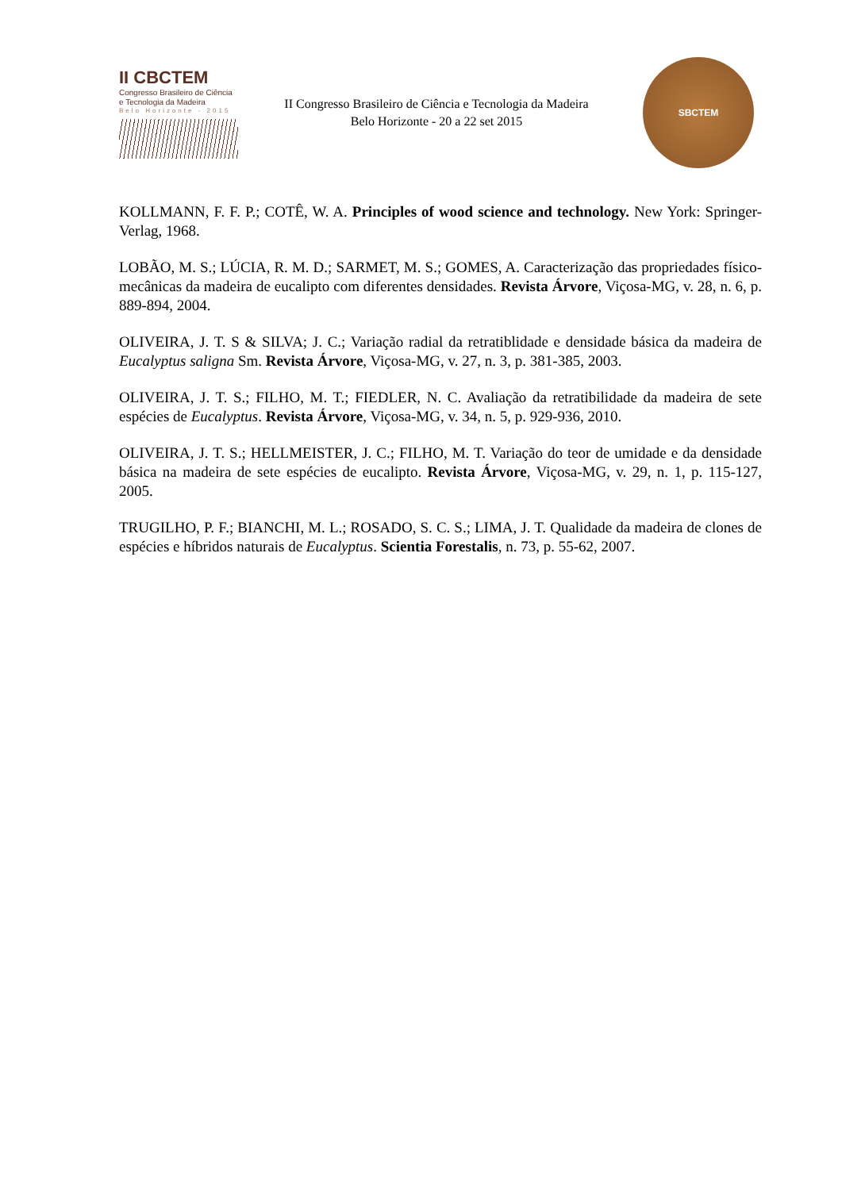II CBCTEM
Congresso Brasileiro de Ciência
e Tecnologia da Madeira
Belo Horizonte - 2015
II Congresso Brasileiro de Ciência e Tecnologia da Madeira
Belo Horizonte - 20 a 22 set 2015
SBCTEM
KOLLMANN, F. F. P.; COTÊ, W. A. Principles of wood science and technology. New York: Springer-Verlag, 1968.
LOBÃO, M. S.; LÚCIA, R. M. D.; SARMET, M. S.; GOMES, A. Caracterização das propriedades físico-mecânicas da madeira de eucalipto com diferentes densidades. Revista Árvore, Viçosa-MG, v. 28, n. 6, p. 889-894, 2004.
OLIVEIRA, J. T. S & SILVA; J. C.; Variação radial da retratiblidade e densidade básica da madeira de Eucalyptus saligna Sm. Revista Árvore, Viçosa-MG, v. 27, n. 3, p. 381-385, 2003.
OLIVEIRA, J. T. S.; FILHO, M. T.; FIEDLER, N. C. Avaliação da retratibilidade da madeira de sete espécies de Eucalyptus. Revista Árvore, Viçosa-MG, v. 34, n. 5, p. 929-936, 2010.
OLIVEIRA, J. T. S.; HELLMEISTER, J. C.; FILHO, M. T. Variação do teor de umidade e da densidade básica na madeira de sete espécies de eucalipto. Revista Árvore, Viçosa-MG, v. 29, n. 1, p. 115-127, 2005.
TRUGILHO, P. F.; BIANCHI, M. L.; ROSADO, S. C. S.; LIMA, J. T. Qualidade da madeira de clones de espécies e híbridos naturais de Eucalyptus. Scientia Forestalis, n. 73, p. 55-62, 2007.